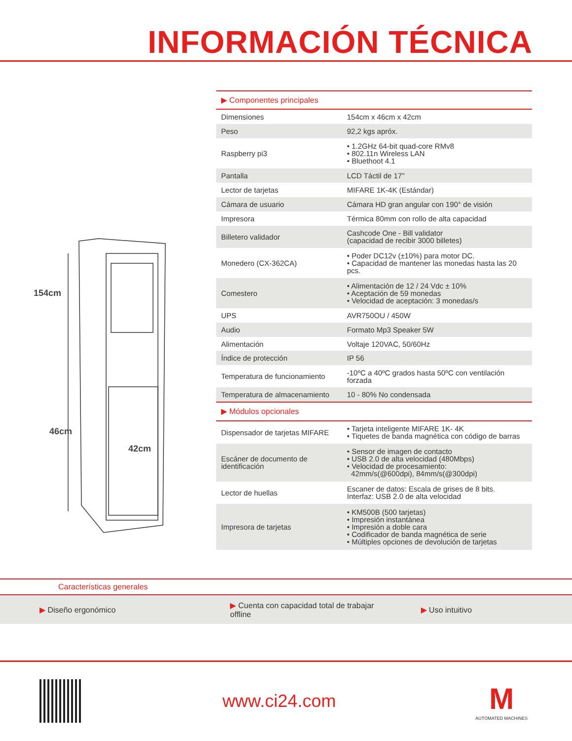INFORMACIÓN TÉCNICA
154cm
46cm
42cm
| ▶ Componentes principales | |
| --- | --- |
| Dimensiones | 154cm x 46cm x 42cm |
| Peso | 92,2 kgs apróx. |
| Raspberry pi3 | • 1.2GHz 64-bit quad-core RMv8 • 802.11n Wireless LAN • Bluethoot 4.1 |
| Pantalla | LCD Táctil de 17" |
| Lector de tarjetas | MIFARE 1K-4K (Estándar) |
| Cámara de usuario | Cámara HD gran angular con 190° de visión |
| Impresora | Térmica 80mm con rollo de alta capacidad |
| Billetero validador | Cashcode One - Bill validator (capacidad de recibir 3000 billetes) |
| Monedero (CX-362CA) | • Poder DC12v (±10%) para motor DC. • Capacidad de mantener las monedas hasta las 20 pcs. |
| Comestero | • Alimentación de 12 / 24 Vdc ± 10% • Aceptación de 59 monedas • Velocidad de aceptación: 3 monedas/s |
| UPS | AVR750OU / 450W |
| Audio | Formato Mp3 Speaker 5W |
| Alimentación | Voltaje 120VAC, 50/60Hz |
| Índice de protección | IP 56 |
| Temperatura de funcionamiento | -10ºC a 40ºC grados hasta 50ºC con ventilación forzada |
| Temperatura de almacenamiento | 10 - 80% No condensada |
| ▶ Módulos opcionales | |
| Dispensador de tarjetas MIFARE | • Tarjeta inteligente MIFARE 1K- 4K • Tiquetes de banda magnética con código de barras |
| Escáner de documento de identificación | • Sensor de imagen de contacto • USB 2.0 de alta velocidad (480Mbps) • Velocidad de procesamiento: 42mm/s(@600dpi), 84mm/s(@300dpi) |
| Lector de huellas | Escaner de datos: Escala de grises de 8 bits. Interfaz: USB 2.0 de alta velocidad |
| Impresora de tarjetas | • KM500B (500 tarjetas) • Impresión instantánea • Impresión a doble cara • Codificador de banda magnética de serie • Múltiples opciones de devolución de tarjetas |
Características generales
▶ Diseño ergonómico
▶ Cuenta con capacidad total de trabajar offline
▶ Uso intuitivo
www.ci24.com
M
AUTOMATED MACHINES